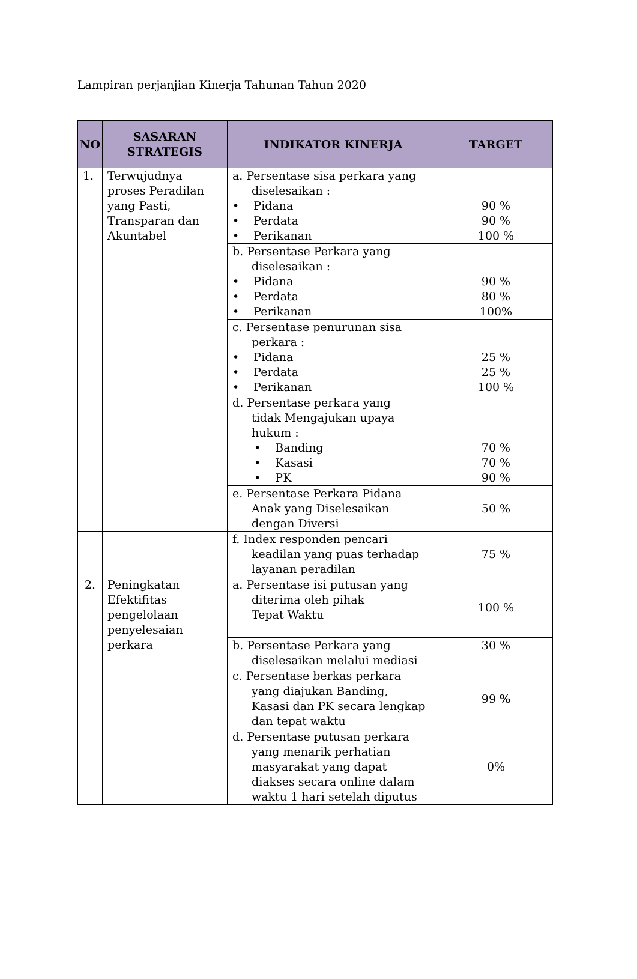Lampiran perjanjian Kinerja Tahunan Tahun 2020
| NO | SASARAN STRATEGIS | INDIKATOR KINERJA | TARGET |
| --- | --- | --- | --- |
| 1. | Terwujudnya proses Peradilan yang Pasti, Transparan dan Akuntabel | a. Persentase sisa perkara yang diselesaikan : • Pidana • Perdata • Perikanan | 90 % 90 % 100 % |
| | | b. Persentase Perkara yang diselesaikan : • Pidana • Perdata • Perikanan | 90 % 80 % 100% |
| | | c. Persentase penurunan sisa perkara : • Pidana • Perdata • Perikanan | 25 % 25 % 100 % |
| | | d. Persentase perkara yang tidak Mengajukan upaya hukum : • Banding • Kasasi • PK | 70 % 70 % 90 % |
| | | e. Persentase Perkara Pidana Anak yang Diselesaikan dengan Diversi | 50 % |
| | | f. Index responden pencari keadilan yang puas terhadap layanan peradilan | 75 % |
| 2. | Peningkatan Efektifitas pengelolaan penyelesaian perkara | a. Persentase isi putusan yang diterima oleh pihak Tepat Waktu | 100 % |
| | | b. Persentase Perkara yang diselesaikan melalui mediasi | 30 % |
| | | c. Persentase berkas perkara yang diajukan Banding, Kasasi dan PK secara lengkap dan tepat waktu | 99 % |
| | | d. Persentase putusan perkara yang menarik perhatian masyarakat yang dapat diakses secara online dalam waktu 1 hari setelah diputus | 0% |